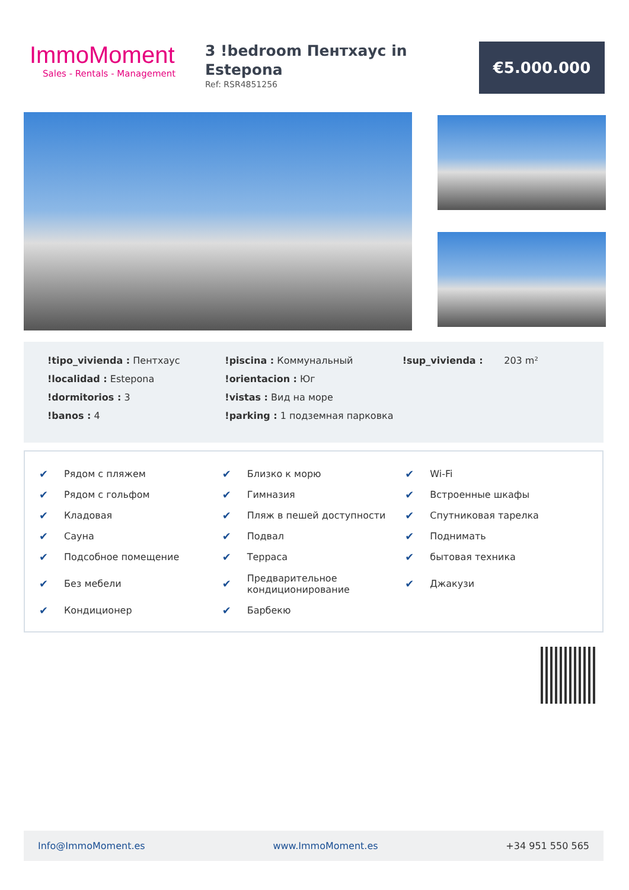ImmoMoment
Sales - Rentals - Management
3 !bedroom Пентхаус in Estepona
Ref: RSR4851256
€5.000.000
!tipo_vivienda : Пентхаус
!localidad : Estepona
!dormitorios : 3
!banos : 4
!piscina : Коммунальный
!orientacion : Юг
!vistas : Вид на море
!parking : 1 подземная парковка
!sup_vivienda : 203 m²
✔ Рядом с пляжем
✔ Рядом с гольфом
✔ Кладовая
✔ Сауна
✔ Подсобное помещение
✔ Без мебели
✔ Кондиционер
✔ Близко к морю
✔ Гимназия
✔ Пляж в пешей доступности
✔ Подвал
✔ Терраса
✔ Предварительное
кондиционирование
✔ Барбекю
✔ Wi-Fi
✔ Встроенные шкафы
✔ Спутниковая тарелка
✔ Поднимать
✔ бытовая техника
✔ Джакузи
Info@ImmoMoment.es www.ImmoMoment.es +34 951 550 565